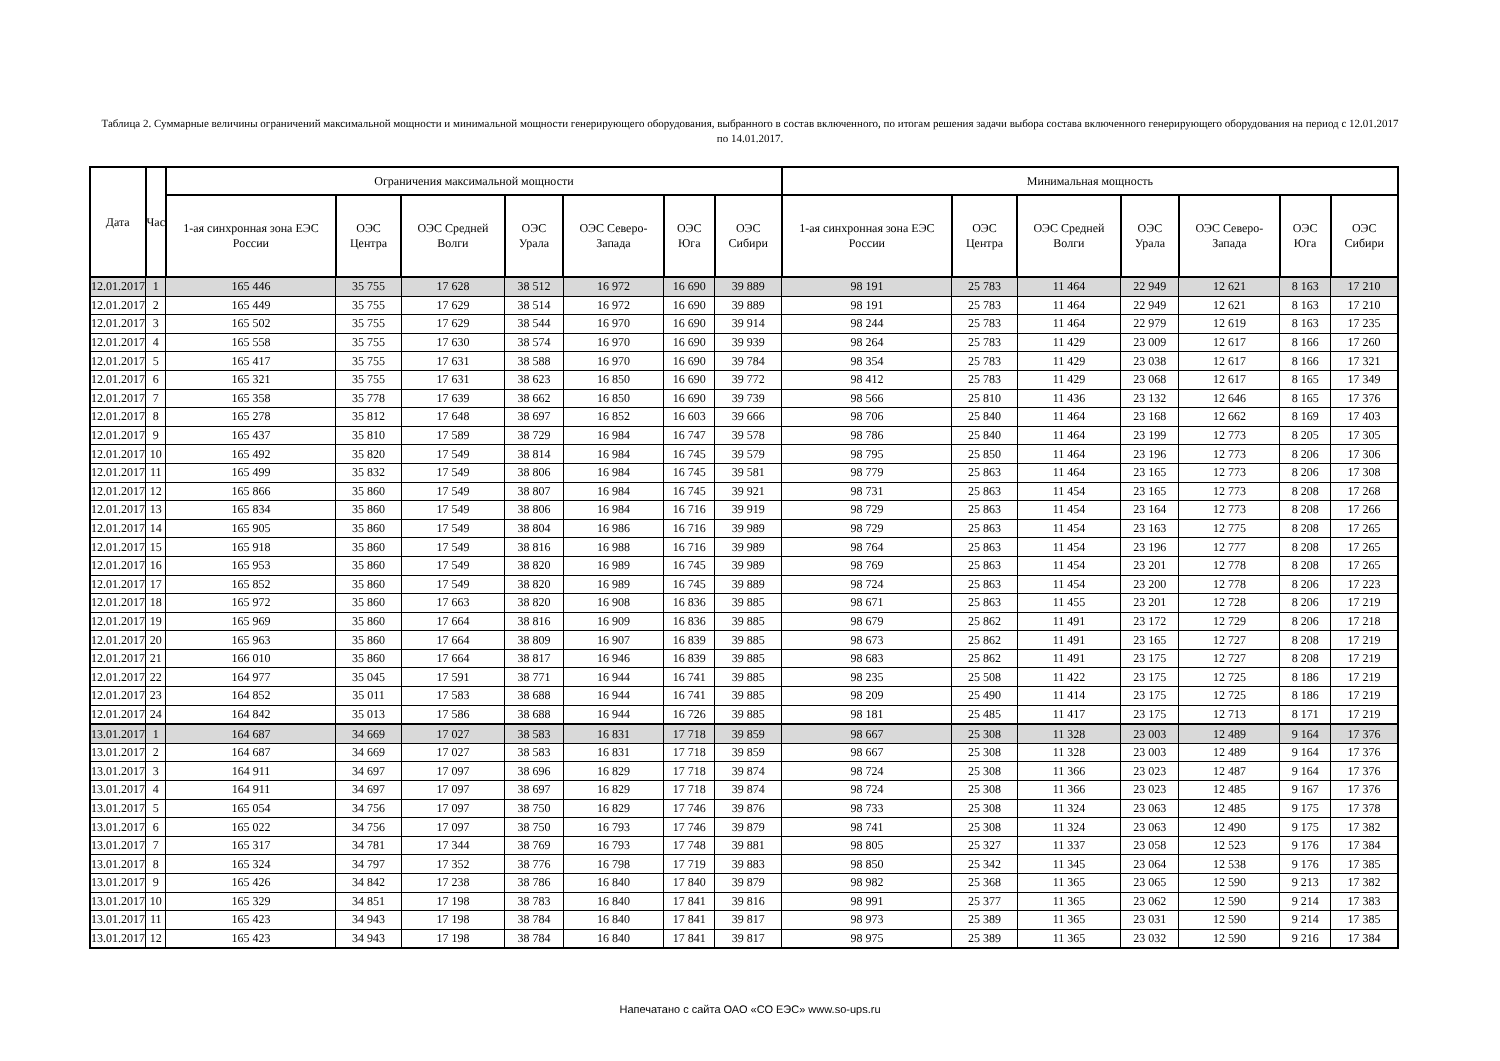Таблица 2. Суммарные величины ограничений максимальной мощности и минимальной мощности генерирующего оборудования, выбранного в состав включенного, по итогам решения задачи выбора состава включенного генерирующего оборудования на период с 12.01.2017 по 14.01.2017.
| Дата | Час | Ограничения максимальной мощности | | | | | | | Минимальная мощность | | | | | | |
| --- | --- | --- | --- | --- | --- | --- | --- | --- | --- | --- | --- | --- | --- | --- | --- |
| | | 1-ая синхронная зона ЕЭС России | ОЭС Центра | ОЭС Средней Волги | ОЭС Урала | ОЭС Северо-Запада | ОЭС Юга | ОЭС Сибири | 1-ая синхронная зона ЕЭС России | ОЭС Центра | ОЭС Средней Волги | ОЭС Урала | ОЭС Северо-Запада | ОЭС Юга | ОЭС Сибири |
| 12.01.2017 | 1 | 165 446 | 35 755 | 17 628 | 38 512 | 16 972 | 16 690 | 39 889 | 98 191 | 25 783 | 11 464 | 22 949 | 12 621 | 8 163 | 17 210 |
| 12.01.2017 | 2 | 165 449 | 35 755 | 17 629 | 38 514 | 16 972 | 16 690 | 39 889 | 98 191 | 25 783 | 11 464 | 22 949 | 12 621 | 8 163 | 17 210 |
| 12.01.2017 | 3 | 165 502 | 35 755 | 17 629 | 38 544 | 16 970 | 16 690 | 39 914 | 98 244 | 25 783 | 11 464 | 22 979 | 12 619 | 8 163 | 17 235 |
| 12.01.2017 | 4 | 165 558 | 35 755 | 17 630 | 38 574 | 16 970 | 16 690 | 39 939 | 98 264 | 25 783 | 11 429 | 23 009 | 12 617 | 8 166 | 17 260 |
| 12.01.2017 | 5 | 165 417 | 35 755 | 17 631 | 38 588 | 16 970 | 16 690 | 39 784 | 98 354 | 25 783 | 11 429 | 23 038 | 12 617 | 8 166 | 17 321 |
| 12.01.2017 | 6 | 165 321 | 35 755 | 17 631 | 38 623 | 16 850 | 16 690 | 39 772 | 98 412 | 25 783 | 11 429 | 23 068 | 12 617 | 8 165 | 17 349 |
| 12.01.2017 | 7 | 165 358 | 35 778 | 17 639 | 38 662 | 16 850 | 16 690 | 39 739 | 98 566 | 25 810 | 11 436 | 23 132 | 12 646 | 8 165 | 17 376 |
| 12.01.2017 | 8 | 165 278 | 35 812 | 17 648 | 38 697 | 16 852 | 16 603 | 39 666 | 98 706 | 25 840 | 11 464 | 23 168 | 12 662 | 8 169 | 17 403 |
| 12.01.2017 | 9 | 165 437 | 35 810 | 17 589 | 38 729 | 16 984 | 16 747 | 39 578 | 98 786 | 25 840 | 11 464 | 23 199 | 12 773 | 8 205 | 17 305 |
| 12.01.2017 | 10 | 165 492 | 35 820 | 17 549 | 38 814 | 16 984 | 16 745 | 39 579 | 98 795 | 25 850 | 11 464 | 23 196 | 12 773 | 8 206 | 17 306 |
| 12.01.2017 | 11 | 165 499 | 35 832 | 17 549 | 38 806 | 16 984 | 16 745 | 39 581 | 98 779 | 25 863 | 11 464 | 23 165 | 12 773 | 8 206 | 17 308 |
| 12.01.2017 | 12 | 165 866 | 35 860 | 17 549 | 38 807 | 16 984 | 16 745 | 39 921 | 98 731 | 25 863 | 11 454 | 23 165 | 12 773 | 8 208 | 17 268 |
| 12.01.2017 | 13 | 165 834 | 35 860 | 17 549 | 38 806 | 16 984 | 16 716 | 39 919 | 98 729 | 25 863 | 11 454 | 23 164 | 12 773 | 8 208 | 17 266 |
| 12.01.2017 | 14 | 165 905 | 35 860 | 17 549 | 38 804 | 16 986 | 16 716 | 39 989 | 98 729 | 25 863 | 11 454 | 23 163 | 12 775 | 8 208 | 17 265 |
| 12.01.2017 | 15 | 165 918 | 35 860 | 17 549 | 38 816 | 16 988 | 16 716 | 39 989 | 98 764 | 25 863 | 11 454 | 23 196 | 12 777 | 8 208 | 17 265 |
| 12.01.2017 | 16 | 165 953 | 35 860 | 17 549 | 38 820 | 16 989 | 16 745 | 39 989 | 98 769 | 25 863 | 11 454 | 23 201 | 12 778 | 8 208 | 17 265 |
| 12.01.2017 | 17 | 165 852 | 35 860 | 17 549 | 38 820 | 16 989 | 16 745 | 39 889 | 98 724 | 25 863 | 11 454 | 23 200 | 12 778 | 8 206 | 17 223 |
| 12.01.2017 | 18 | 165 972 | 35 860 | 17 663 | 38 820 | 16 908 | 16 836 | 39 885 | 98 671 | 25 863 | 11 455 | 23 201 | 12 728 | 8 206 | 17 219 |
| 12.01.2017 | 19 | 165 969 | 35 860 | 17 664 | 38 816 | 16 909 | 16 836 | 39 885 | 98 679 | 25 862 | 11 491 | 23 172 | 12 729 | 8 206 | 17 218 |
| 12.01.2017 | 20 | 165 963 | 35 860 | 17 664 | 38 809 | 16 907 | 16 839 | 39 885 | 98 673 | 25 862 | 11 491 | 23 165 | 12 727 | 8 208 | 17 219 |
| 12.01.2017 | 21 | 166 010 | 35 860 | 17 664 | 38 817 | 16 946 | 16 839 | 39 885 | 98 683 | 25 862 | 11 491 | 23 175 | 12 727 | 8 208 | 17 219 |
| 12.01.2017 | 22 | 164 977 | 35 045 | 17 591 | 38 771 | 16 944 | 16 741 | 39 885 | 98 235 | 25 508 | 11 422 | 23 175 | 12 725 | 8 186 | 17 219 |
| 12.01.2017 | 23 | 164 852 | 35 011 | 17 583 | 38 688 | 16 944 | 16 741 | 39 885 | 98 209 | 25 490 | 11 414 | 23 175 | 12 725 | 8 186 | 17 219 |
| 12.01.2017 | 24 | 164 842 | 35 013 | 17 586 | 38 688 | 16 944 | 16 726 | 39 885 | 98 181 | 25 485 | 11 417 | 23 175 | 12 713 | 8 171 | 17 219 |
| 13.01.2017 | 1 | 164 687 | 34 669 | 17 027 | 38 583 | 16 831 | 17 718 | 39 859 | 98 667 | 25 308 | 11 328 | 23 003 | 12 489 | 9 164 | 17 376 |
| 13.01.2017 | 2 | 164 687 | 34 669 | 17 027 | 38 583 | 16 831 | 17 718 | 39 859 | 98 667 | 25 308 | 11 328 | 23 003 | 12 489 | 9 164 | 17 376 |
| 13.01.2017 | 3 | 164 911 | 34 697 | 17 097 | 38 696 | 16 829 | 17 718 | 39 874 | 98 724 | 25 308 | 11 366 | 23 023 | 12 487 | 9 164 | 17 376 |
| 13.01.2017 | 4 | 164 911 | 34 697 | 17 097 | 38 697 | 16 829 | 17 718 | 39 874 | 98 724 | 25 308 | 11 366 | 23 023 | 12 485 | 9 167 | 17 376 |
| 13.01.2017 | 5 | 165 054 | 34 756 | 17 097 | 38 750 | 16 829 | 17 746 | 39 876 | 98 733 | 25 308 | 11 324 | 23 063 | 12 485 | 9 175 | 17 378 |
| 13.01.2017 | 6 | 165 022 | 34 756 | 17 097 | 38 750 | 16 793 | 17 746 | 39 879 | 98 741 | 25 308 | 11 324 | 23 063 | 12 490 | 9 175 | 17 382 |
| 13.01.2017 | 7 | 165 317 | 34 781 | 17 344 | 38 769 | 16 793 | 17 748 | 39 881 | 98 805 | 25 327 | 11 337 | 23 058 | 12 523 | 9 176 | 17 384 |
| 13.01.2017 | 8 | 165 324 | 34 797 | 17 352 | 38 776 | 16 798 | 17 719 | 39 883 | 98 850 | 25 342 | 11 345 | 23 064 | 12 538 | 9 176 | 17 385 |
| 13.01.2017 | 9 | 165 426 | 34 842 | 17 238 | 38 786 | 16 840 | 17 840 | 39 879 | 98 982 | 25 368 | 11 365 | 23 065 | 12 590 | 9 213 | 17 382 |
| 13.01.2017 | 10 | 165 329 | 34 851 | 17 198 | 38 783 | 16 840 | 17 841 | 39 816 | 98 991 | 25 377 | 11 365 | 23 062 | 12 590 | 9 214 | 17 383 |
| 13.01.2017 | 11 | 165 423 | 34 943 | 17 198 | 38 784 | 16 840 | 17 841 | 39 817 | 98 973 | 25 389 | 11 365 | 23 031 | 12 590 | 9 214 | 17 385 |
| 13.01.2017 | 12 | 165 423 | 34 943 | 17 198 | 38 784 | 16 840 | 17 841 | 39 817 | 98 975 | 25 389 | 11 365 | 23 032 | 12 590 | 9 216 | 17 384 |
Напечатано с сайта ОАО «СО ЕЭС» www.so-ups.ru